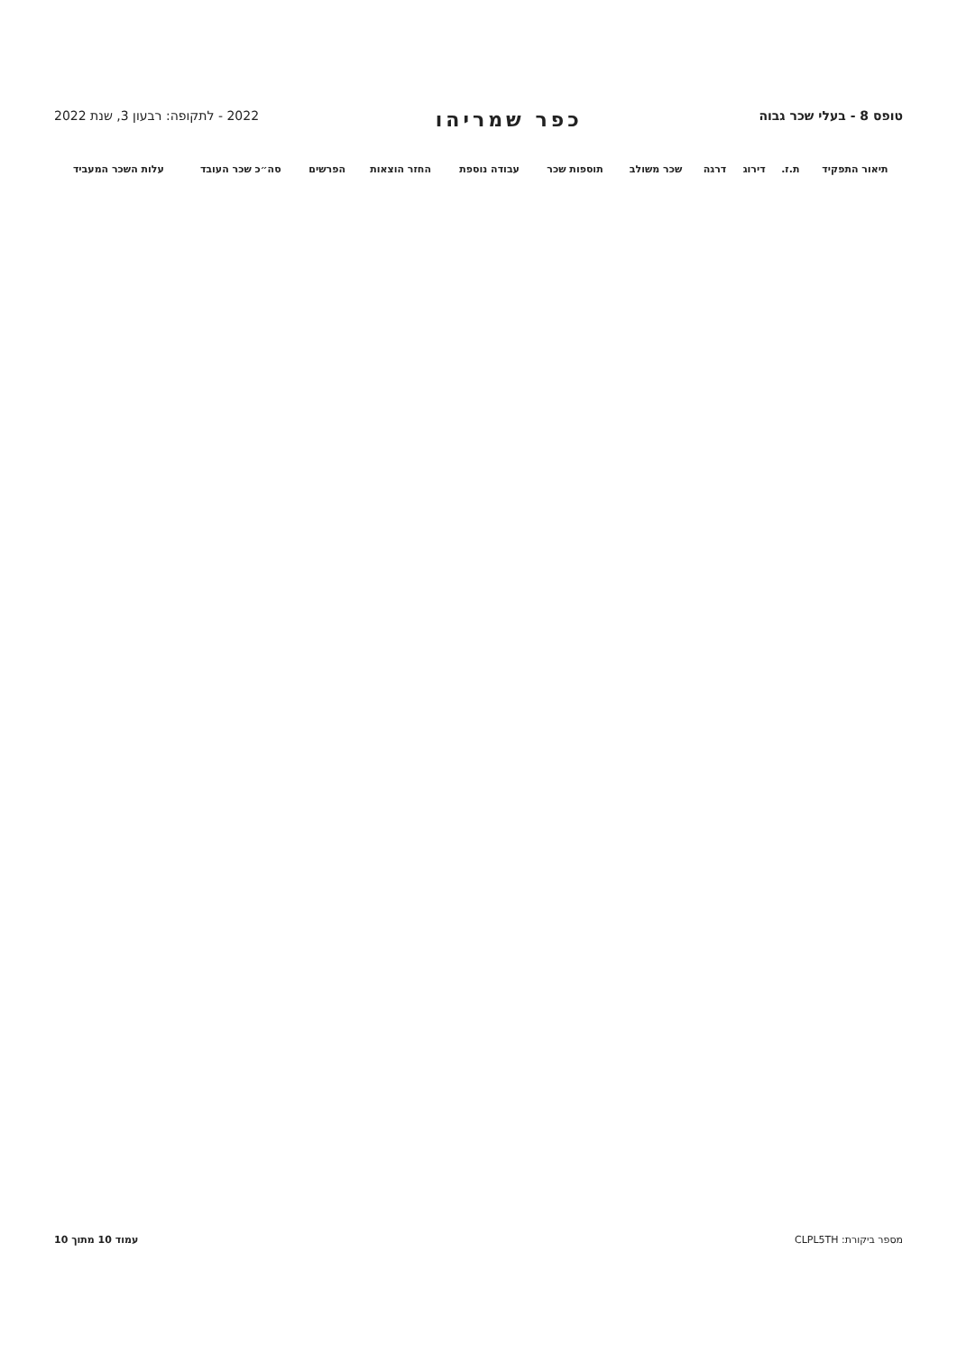טופס 8 - בעלי שכר גבוה
כפר שמריהו
2022 - לתקופה: רבעון 3, שנת 2022
| תיאור התפקיד | ת.ז. | דירוג | דרגה | שכר משולב | תוספות שכר | עבודה נוספת | החזר הוצאות | הפרשים | סה״כ שכר העובד | עלות השכר המעביד |
| --- | --- | --- | --- | --- | --- | --- | --- | --- | --- | --- |
מספר ביקורת: CLPL5TH עמוד 10 מתוך 10